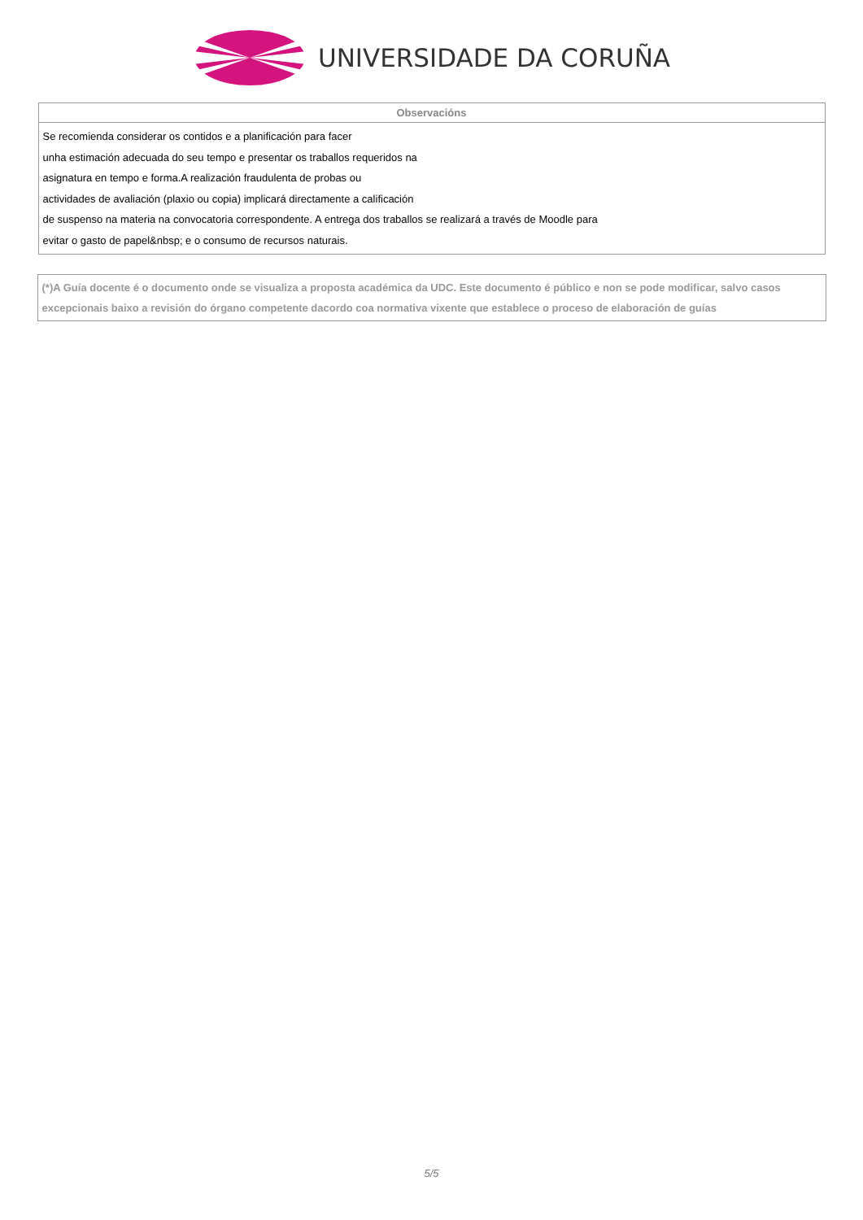UNIVERSIDADE DA CORUÑA
| Observacións |
| --- |
| Se recomienda considerar os contidos e a planificación para facer unha estimación adecuada do seu tempo e presentar os traballos requeridos na asignatura en tempo e forma.A realización fraudulenta de probas ou actividades de avaliación (plaxio ou copia) implicará directamente a calificación de suspenso na materia na convocatoria correspondente. A entrega dos traballos se realizará a través de Moodle para evitar o gasto de papel&nbsp; e o consumo de recursos naturais. |
(*)A Guía docente é o documento onde se visualiza a proposta académica da UDC. Este documento é público e non se pode modificar, salvo casos excepcionais baixo a revisión do órgano competente dacordo coa normativa vixente que establece o proceso de elaboración de guías
5/5